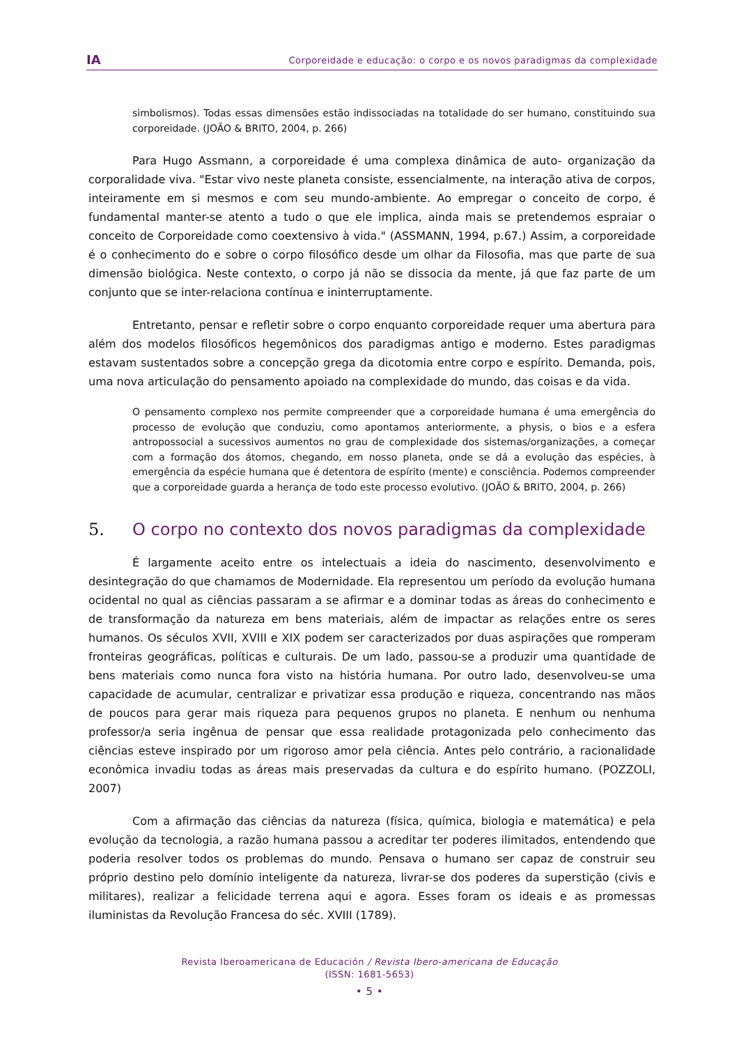IA
Corporeidade e educação: o corpo e os novos paradigmas da complexidade
simbolismos). Todas essas dimensões estão indissociadas na totalidade do ser humano, constituindo sua corporeidade. (JOÃO & BRITO, 2004, p. 266)
Para Hugo Assmann, a corporeidade é uma complexa dinâmica de auto- organização da corporalidade viva. "Estar vivo neste planeta consiste, essencialmente, na interação ativa de corpos, inteiramente em si mesmos e com seu mundo-ambiente. Ao empregar o conceito de corpo, é fundamental manter-se atento a tudo o que ele implica, ainda mais se pretendemos espraiar o conceito de Corporeidade como coextensivo à vida." (ASSMANN, 1994, p.67.) Assim, a corporeidade é o conhecimento do e sobre o corpo filosófico desde um olhar da Filosofia, mas que parte de sua dimensão biológica. Neste contexto, o corpo já não se dissocia da mente, já que faz parte de um conjunto que se inter-relaciona contínua e ininterruptamente.
Entretanto, pensar e refletir sobre o corpo enquanto corporeidade requer uma abertura para além dos modelos filosóficos hegemônicos dos paradigmas antigo e moderno. Estes paradigmas estavam sustentados sobre a concepção grega da dicotomia entre corpo e espírito. Demanda, pois, uma nova articulação do pensamento apoiado na complexidade do mundo, das coisas e da vida.
O pensamento complexo nos permite compreender que a corporeidade humana é uma emergência do processo de evolução que conduziu, como apontamos anteriormente, a physis, o bios e a esfera antropossocial a sucessivos aumentos no grau de complexidade dos sistemas/organizações, a começar com a formação dos átomos, chegando, em nosso planeta, onde se dá a evolução das espécies, à emergência da espécie humana que é detentora de espírito (mente) e consciência. Podemos compreender que a corporeidade guarda a herança de todo este processo evolutivo. (JOÃO & BRITO, 2004, p. 266)
5. O corpo no contexto dos novos paradigmas da complexidade
É largamente aceito entre os intelectuais a ideia do nascimento, desenvolvimento e desintegração do que chamamos de Modernidade. Ela representou um período da evolução humana ocidental no qual as ciências passaram a se afirmar e a dominar todas as áreas do conhecimento e de transformação da natureza em bens materiais, além de impactar as relações entre os seres humanos. Os séculos XVII, XVIII e XIX podem ser caracterizados por duas aspirações que romperam fronteiras geográficas, políticas e culturais. De um lado, passou-se a produzir uma quantidade de bens materiais como nunca fora visto na história humana. Por outro lado, desenvolveu-se uma capacidade de acumular, centralizar e privatizar essa produção e riqueza, concentrando nas mãos de poucos para gerar mais riqueza para pequenos grupos no planeta. E nenhum ou nenhuma professor/a seria ingênua de pensar que essa realidade protagonizada pelo conhecimento das ciências esteve inspirado por um rigoroso amor pela ciência. Antes pelo contrário, a racionalidade econômica invadiu todas as áreas mais preservadas da cultura e do espírito humano. (POZZOLI, 2007)
Com a afirmação das ciências da natureza (física, química, biologia e matemática) e pela evolução da tecnologia, a razão humana passou a acreditar ter poderes ilimitados, entendendo que poderia resolver todos os problemas do mundo. Pensava o humano ser capaz de construir seu próprio destino pelo domínio inteligente da natureza, livrar-se dos poderes da superstição (civis e militares), realizar a felicidade terrena aqui e agora. Esses foram os ideais e as promessas iluministas da Revolução Francesa do séc. XVIII (1789).
Revista Iberoamericana de Educación / Revista Ibero-americana de Educação
(ISSN: 1681-5653)
• 5 •